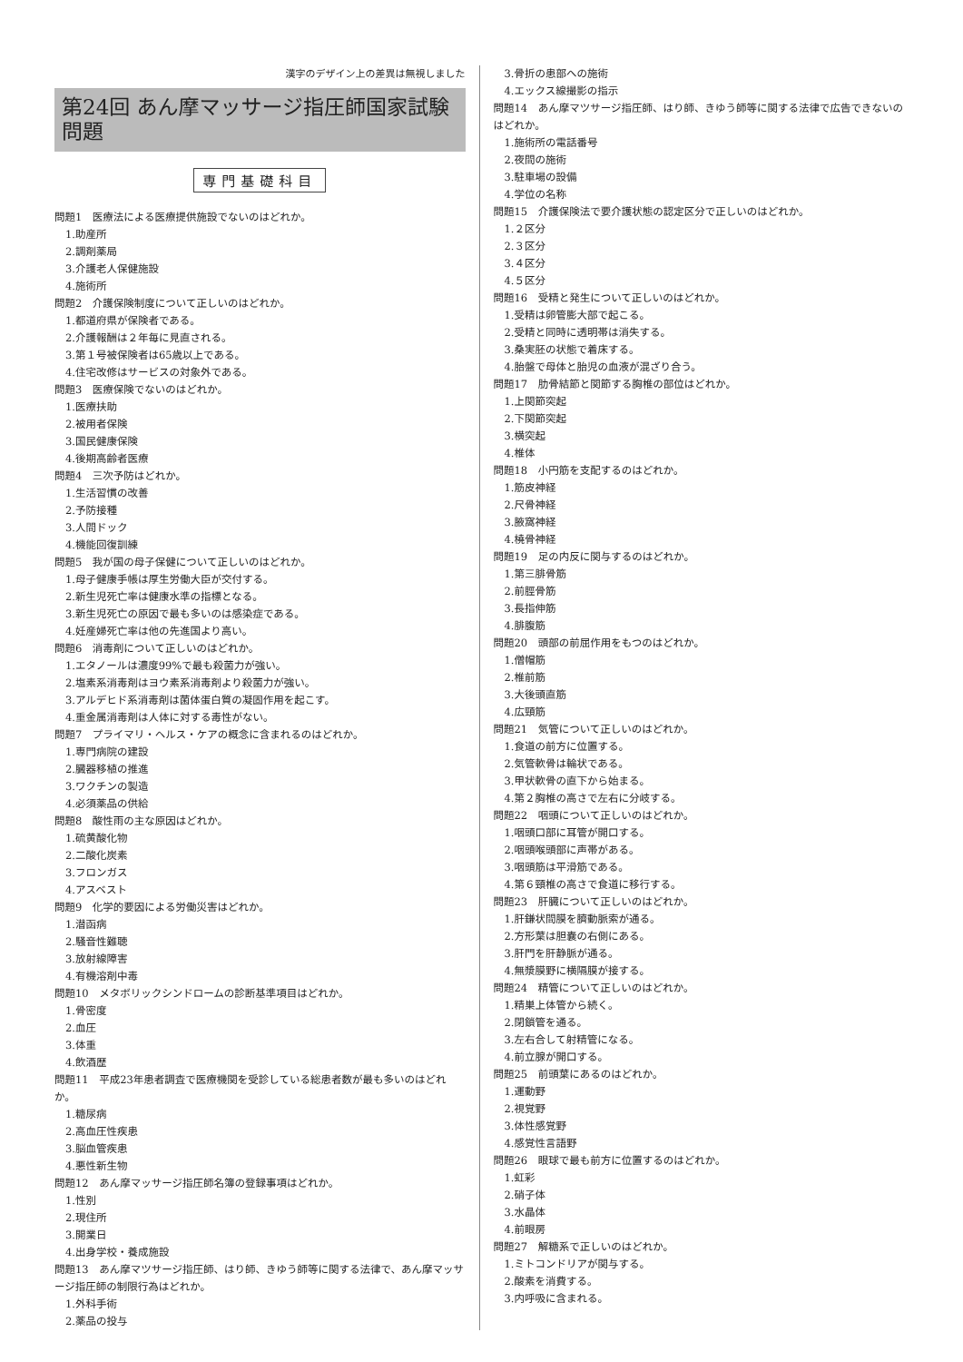漢字のデザイン上の差異は無視しました
第24回 あん摩マッサージ指圧師国家試験問題
専門基礎科目
問題1　医療法による医療提供施設でないのはどれか。
1.助産所
2.調剤薬局
3.介護老人保健施設
4.施術所
問題2　介護保険制度について正しいのはどれか。
1.都道府県が保険者である。
2.介護報酬は２年毎に見直される。
3.第１号被保険者は65歳以上である。
4.住宅改修はサービスの対象外である。
問題3　医療保険でないのはどれか。
1.医療扶助
2.被用者保険
3.国民健康保険
4.後期高齢者医療
問題4　三次予防はどれか。
1.生活習慣の改善
2.予防接種
3.人間ドック
4.機能回復訓練
問題5　我が国の母子保健について正しいのはどれか。
1.母子健康手帳は厚生労働大臣が交付する。
2.新生児死亡率は健康水準の指標となる。
3.新生児死亡の原因で最も多いのは感染症である。
4.妊産婦死亡率は他の先進国より高い。
問題6　消毒剤について正しいのはどれか。
1.エタノールは濃度99%で最も殺菌力が強い。
2.塩素系消毒剤はヨウ素系消毒剤より殺菌力が強い。
3.アルデヒド系消毒剤は菌体蛋白質の凝固作用を起こす。
4.重金属消毒剤は人体に対する毒性がない。
問題7　プライマリ・ヘルス・ケアの概念に含まれるのはどれか。
1.専門病院の建設
2.臓器移植の推進
3.ワクチンの製造
4.必須薬品の供給
問題8　酸性雨の主な原因はどれか。
1.硫黄酸化物
2.二酸化炭素
3.フロンガス
4.アスベスト
問題9　化学的要因による労働災害はどれか。
1.潜函病
2.騒音性難聴
3.放射線障害
4.有機溶剤中毒
問題10　メタボリックシンドロームの診断基準項目はどれか。
1.骨密度
2.血圧
3.体重
4.飲酒歴
問題11　平成23年患者調査で医療機関を受診している総患者数が最も多いのはどれか。
1.糖尿病
2.高血圧性疾患
3.脳血管疾患
4.悪性新生物
問題12　あん摩マッサージ指圧師名簿の登録事項はどれか。
1.性別
2.現住所
3.開業日
4.出身学校・養成施設
問題13　あん摩マツサージ指圧師、はり師、きゆう師等に関する法律で、あん摩マッサージ指圧師の制限行為はどれか。
1.外科手術
2.薬品の投与
3.骨折の患部への施術
4.エックス線撮影の指示
問題14　あん摩マツサージ指圧師、はり師、きゆう師等に関する法律で広告できないのはどれか。
1.施術所の電話番号
2.夜間の施術
3.駐車場の設備
4.学位の名称
問題15　介護保険法で要介護状態の認定区分で正しいのはどれか。
1.２区分
2.３区分
3.４区分
4.５区分
問題16　受精と発生について正しいのはどれか。
1.受精は卵管膨大部で起こる。
2.受精と同時に透明帯は消失する。
3.桑実胚の状態で着床する。
4.胎盤で母体と胎児の血液が混ざり合う。
問題17　肋骨結節と関節する胸椎の部位はどれか。
1.上関節突起
2.下関節突起
3.横突起
4.椎体
問題18　小円筋を支配するのはどれか。
1.筋皮神経
2.尺骨神経
3.腋窩神経
4.橈骨神経
問題19　足の内反に関与するのはどれか。
1.第三腓骨筋
2.前脛骨筋
3.長指伸筋
4.腓腹筋
問題20　頭部の前屈作用をもつのはどれか。
1.僧帽筋
2.椎前筋
3.大後頭直筋
4.広頸筋
問題21　気管について正しいのはどれか。
1.食道の前方に位置する。
2.気管軟骨は輪状である。
3.甲状軟骨の直下から始まる。
4.第２胸椎の高さで左右に分岐する。
問題22　咽頭について正しいのはどれか。
1.咽頭口部に耳管が開口する。
2.咽頭喉頭部に声帯がある。
3.咽頭筋は平滑筋である。
4.第６頸椎の高さで食道に移行する。
問題23　肝臓について正しいのはどれか。
1.肝鎌状間膜を臍動脈索が通る。
2.方形葉は胆嚢の右側にある。
3.肝門を肝静脈が通る。
4.無漿膜野に横隔膜が接する。
問題24　精管について正しいのはどれか。
1.精巣上体管から続く。
2.閉鎖管を通る。
3.左右合して射精管になる。
4.前立腺が開口する。
問題25　前頭葉にあるのはどれか。
1.運動野
2.視覚野
3.体性感覚野
4.感覚性言語野
問題26　眼球で最も前方に位置するのはどれか。
1.虹彩
2.硝子体
3.水晶体
4.前眼房
問題27　解糖系で正しいのはどれか。
1.ミトコンドリアが関与する。
2.酸素を消費する。
3.内呼吸に含まれる。